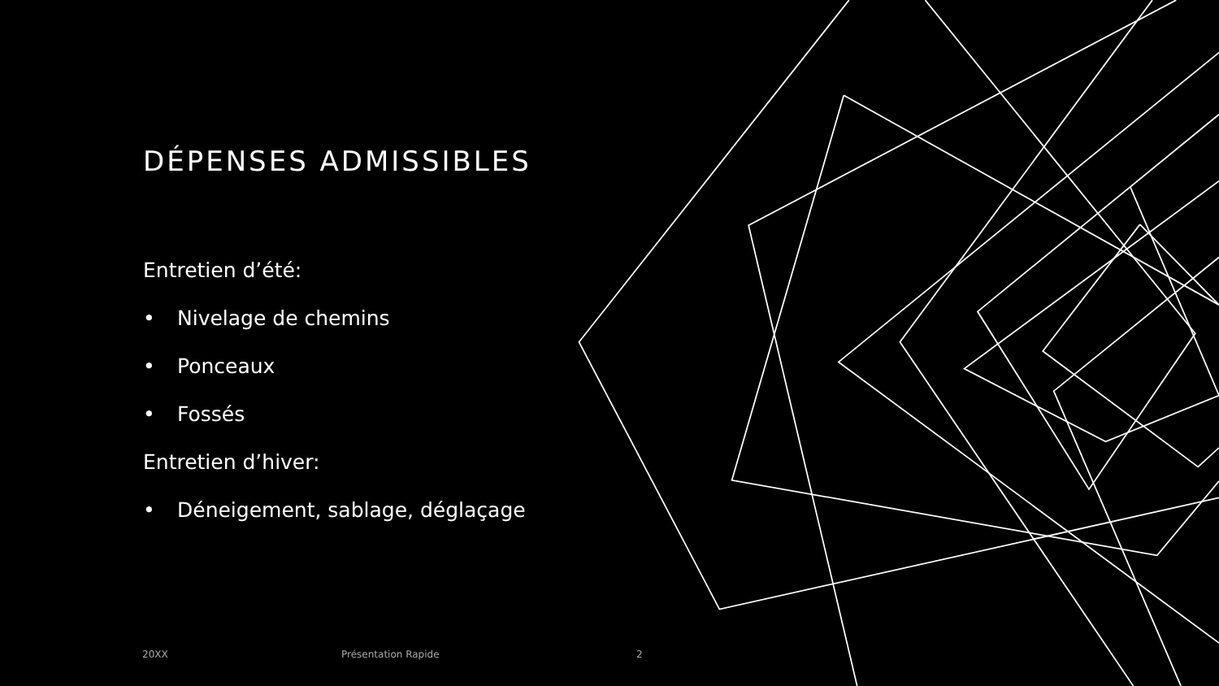DÉPENSES ADMISSIBLES
Entretien d’été:
• Nivelage de chemins
• Ponceaux
• Fossés
Entretien d’hiver:
• Déneigement, sablage, déglaçage
20XX Présentation Rapide 2